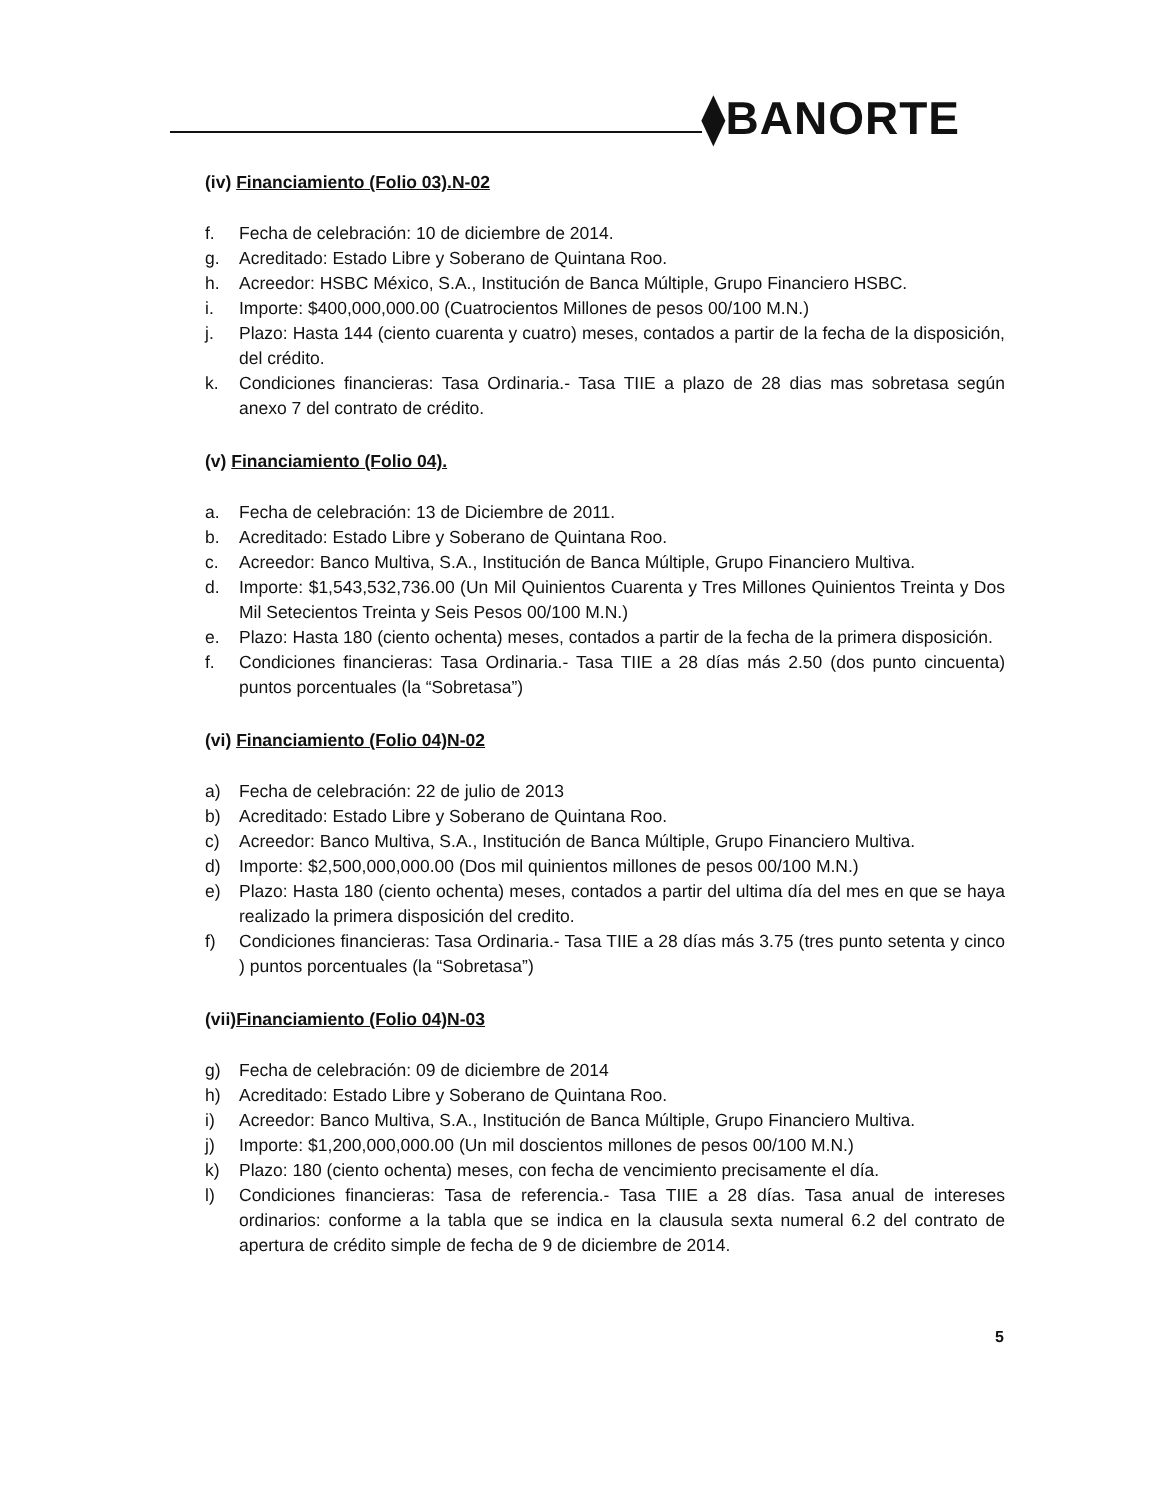⧫BANORTE
(iv) Financiamiento (Folio 03).N-02
f. Fecha de celebración: 10 de diciembre de 2014.
g. Acreditado: Estado Libre y Soberano de Quintana Roo.
h. Acreedor: HSBC México, S.A., Institución de Banca Múltiple, Grupo Financiero HSBC.
i. Importe: $400,000,000.00 (Cuatrocientos Millones de pesos 00/100 M.N.)
j. Plazo: Hasta 144 (ciento cuarenta y cuatro) meses, contados a partir de la fecha de la disposición, del crédito.
k. Condiciones financieras: Tasa Ordinaria.- Tasa TIIE a plazo de 28 dias mas sobretasa según anexo 7 del contrato de crédito.
(v) Financiamiento (Folio 04).
a. Fecha de celebración: 13 de Diciembre de 2011.
b. Acreditado: Estado Libre y Soberano de Quintana Roo.
c. Acreedor: Banco Multiva, S.A., Institución de Banca Múltiple, Grupo Financiero Multiva.
d. Importe: $1,543,532,736.00 (Un Mil Quinientos Cuarenta y Tres Millones Quinientos Treinta y Dos Mil Setecientos Treinta y Seis Pesos 00/100 M.N.)
e. Plazo: Hasta 180 (ciento ochenta) meses, contados a partir de la fecha de la primera disposición.
f. Condiciones financieras: Tasa Ordinaria.- Tasa TIIE a 28 días más 2.50 (dos punto cincuenta) puntos porcentuales (la “Sobretasa”)
(vi) Financiamiento (Folio 04)N-02
a) Fecha de celebración: 22 de julio de 2013
b) Acreditado: Estado Libre y Soberano de Quintana Roo.
c) Acreedor: Banco Multiva, S.A., Institución de Banca Múltiple, Grupo Financiero Multiva.
d) Importe: $2,500,000,000.00 (Dos mil quinientos millones de pesos 00/100 M.N.)
e) Plazo: Hasta 180 (ciento ochenta) meses, contados a partir del ultima día del mes en que se haya realizado la primera disposición del credito.
f) Condiciones financieras: Tasa Ordinaria.- Tasa TIIE a 28 días más 3.75 (tres punto setenta y cinco ) puntos porcentuales (la “Sobretasa”)
(vii)Financiamiento (Folio 04)N-03
g) Fecha de celebración: 09 de diciembre de 2014
h) Acreditado: Estado Libre y Soberano de Quintana Roo.
i) Acreedor: Banco Multiva, S.A., Institución de Banca Múltiple, Grupo Financiero Multiva.
j) Importe: $1,200,000,000.00 (Un mil doscientos millones de pesos 00/100 M.N.)
k) Plazo: 180 (ciento ochenta) meses, con fecha de vencimiento precisamente el día.
l) Condiciones financieras: Tasa de referencia.- Tasa TIIE a 28 días. Tasa anual de intereses ordinarios: conforme a la tabla que se indica en la clausula sexta numeral 6.2 del contrato de apertura de crédito simple de fecha de 9 de diciembre de 2014.
5